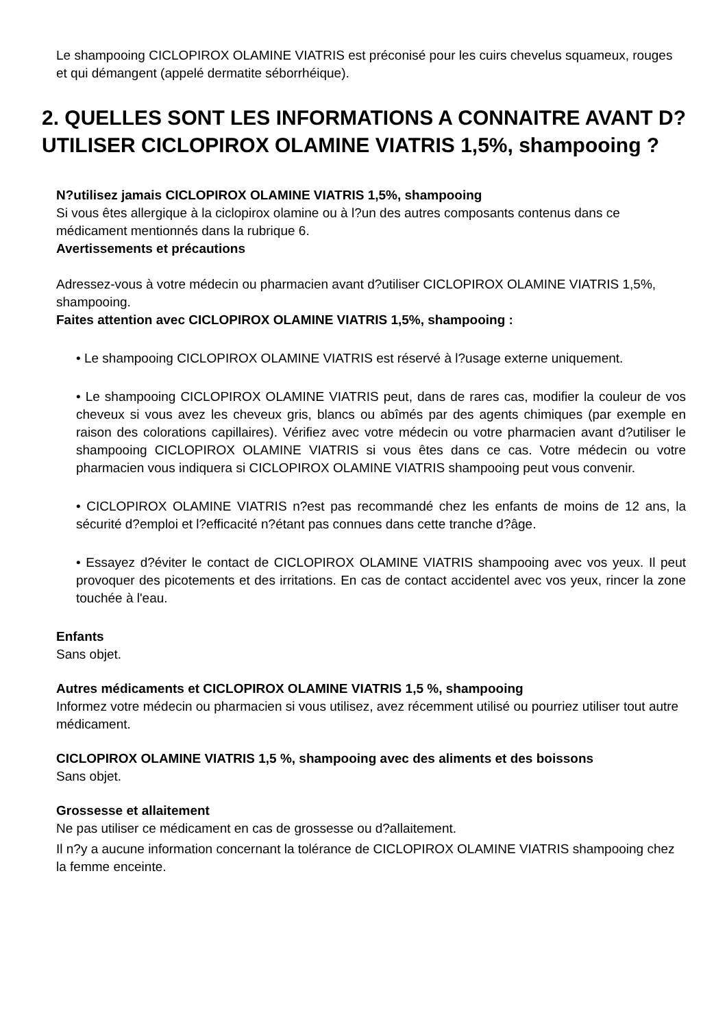Le shampooing CICLOPIROX OLAMINE VIATRIS est préconisé pour les cuirs chevelus squameux, rouges et qui démangent (appelé dermatite séborrhéique).
2. QUELLES SONT LES INFORMATIONS A CONNAITRE AVANT D?UTILISER CICLOPIROX OLAMINE VIATRIS 1,5%, shampooing ?
N?utilisez jamais CICLOPIROX OLAMINE VIATRIS 1,5%, shampooing
Si vous êtes allergique à la ciclopirox olamine ou à l?un des autres composants contenus dans ce médicament mentionnés dans la rubrique 6.
Avertissements et précautions
Adressez-vous à votre médecin ou pharmacien avant d?utiliser CICLOPIROX OLAMINE VIATRIS 1,5%, shampooing.
Faites attention avec CICLOPIROX OLAMINE VIATRIS 1,5%, shampooing :
• Le shampooing CICLOPIROX OLAMINE VIATRIS est réservé à l?usage externe uniquement.
• Le shampooing CICLOPIROX OLAMINE VIATRIS peut, dans de rares cas, modifier la couleur de vos cheveux si vous avez les cheveux gris, blancs ou abîmés par des agents chimiques (par exemple en raison des colorations capillaires). Vérifiez avec votre médecin ou votre pharmacien avant d?utiliser le shampooing CICLOPIROX OLAMINE VIATRIS si vous êtes dans ce cas. Votre médecin ou votre pharmacien vous indiquera si CICLOPIROX OLAMINE VIATRIS shampooing peut vous convenir.
• CICLOPIROX OLAMINE VIATRIS n?est pas recommandé chez les enfants de moins de 12 ans, la sécurité d?emploi et l?efficacité n?étant pas connues dans cette tranche d?âge.
• Essayez d?éviter le contact de CICLOPIROX OLAMINE VIATRIS shampooing avec vos yeux. Il peut provoquer des picotements et des irritations. En cas de contact accidentel avec vos yeux, rincer la zone touchée à l'eau.
Enfants
Sans objet.
Autres médicaments et CICLOPIROX OLAMINE VIATRIS 1,5 %, shampooing
Informez votre médecin ou pharmacien si vous utilisez, avez récemment utilisé ou pourriez utiliser tout autre médicament.
CICLOPIROX OLAMINE VIATRIS 1,5 %, shampooing avec des aliments et des boissons
Sans objet.
Grossesse et allaitement
Ne pas utiliser ce médicament en cas de grossesse ou d?allaitement.
Il n?y a aucune information concernant la tolérance de CICLOPIROX OLAMINE VIATRIS shampooing chez la femme enceinte.